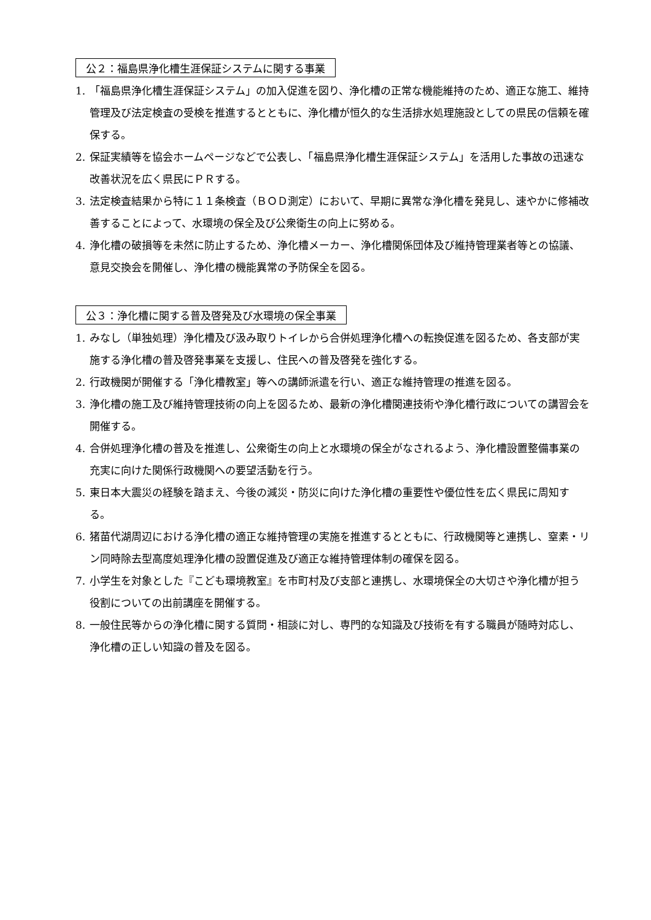公２：福島県浄化槽生涯保証システムに関する事業
1. 「福島県浄化槽生涯保証システム」の加入促進を図り、浄化槽の正常な機能維持のため、適正な施工、維持管理及び法定検査の受検を推進するとともに、浄化槽が恒久的な生活排水処理施設としての県民の信頼を確保する。
2. 保証実績等を協会ホームページなどで公表し、「福島県浄化槽生涯保証システム」を活用した事故の迅速な改善状況を広く県民にＰＲする。
3. 法定検査結果から特に１１条検査（ＢＯＤ測定）において、早期に異常な浄化槽を発見し、速やかに修補改善することによって、水環境の保全及び公衆衛生の向上に努める。
4. 浄化槽の破損等を未然に防止するため、浄化槽メーカー、浄化槽関係団体及び維持管理業者等との協議、意見交換会を開催し、浄化槽の機能異常の予防保全を図る。
公３：浄化槽に関する普及啓発及び水環境の保全事業
1. みなし（単独処理）浄化槽及び汲み取りトイレから合併処理浄化槽への転換促進を図るため、各支部が実施する浄化槽の普及啓発事業を支援し、住民への普及啓発を強化する。
2. 行政機関が開催する「浄化槽教室」等への講師派遣を行い、適正な維持管理の推進を図る。
3. 浄化槽の施工及び維持管理技術の向上を図るため、最新の浄化槽関連技術や浄化槽行政についての講習会を開催する。
4. 合併処理浄化槽の普及を推進し、公衆衛生の向上と水環境の保全がなされるよう、浄化槽設置整備事業の充実に向けた関係行政機関への要望活動を行う。
5. 東日本大震災の経験を踏まえ、今後の減災・防災に向けた浄化槽の重要性や優位性を広く県民に周知する。
6. 猪苗代湖周辺における浄化槽の適正な維持管理の実施を推進するとともに、行政機関等と連携し、窒素・リン同時除去型高度処理浄化槽の設置促進及び適正な維持管理体制の確保を図る。
7. 小学生を対象とした『こども環境教室』を市町村及び支部と連携し、水環境保全の大切さや浄化槽が担う役割についての出前講座を開催する。
8. 一般住民等からの浄化槽に関する質問・相談に対し、専門的な知識及び技術を有する職員が随時対応し、浄化槽の正しい知識の普及を図る。